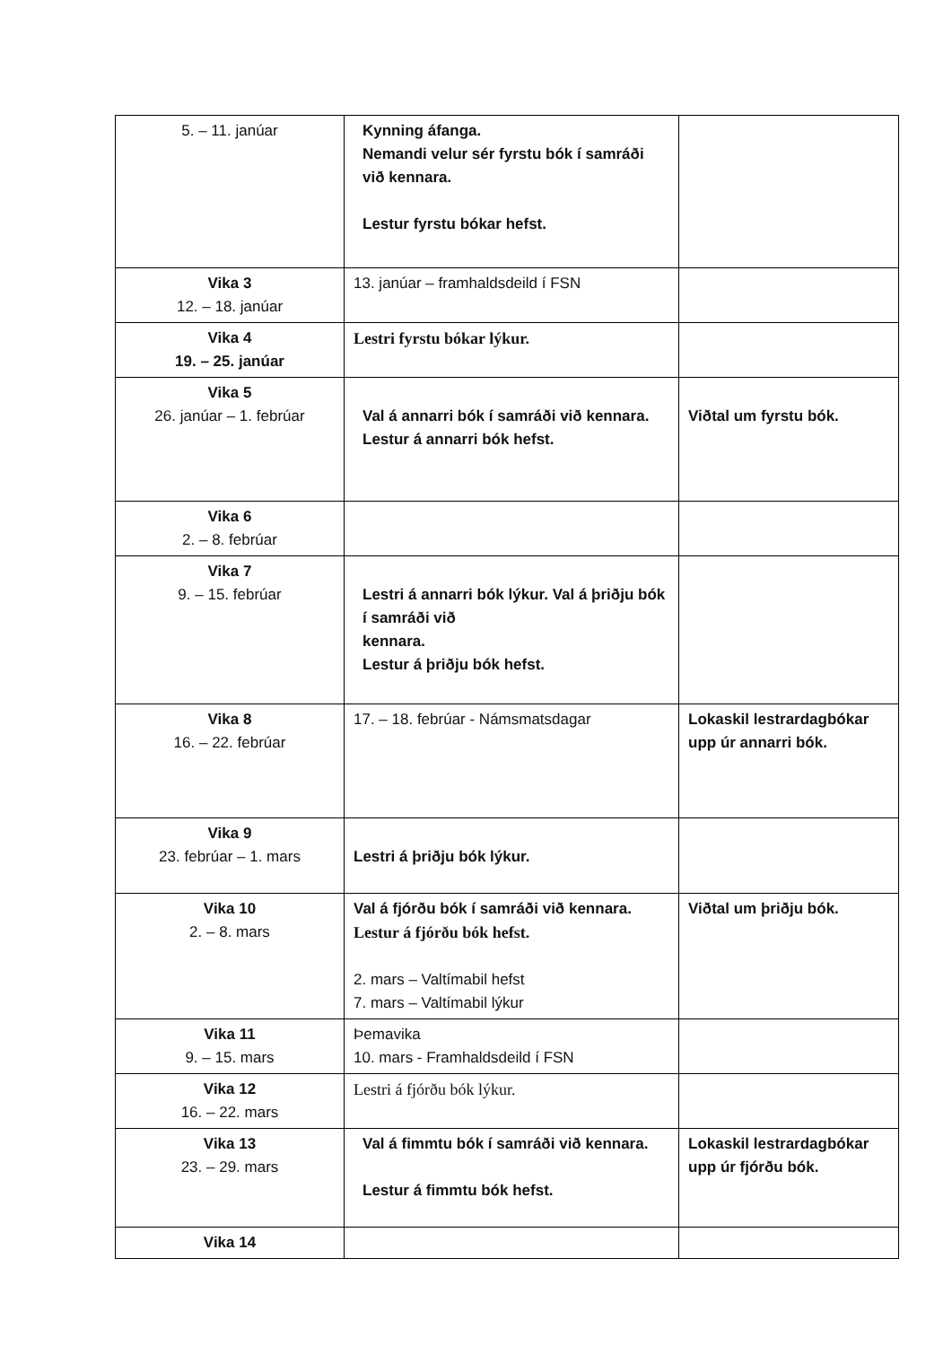| 5. – 11. janúar | Kynning áfanga. Nemandi velur sér fyrstu bók í samráði við kennara. Lestur fyrstu bókar hefst. | |
| Vika 3 12. – 18. janúar | 13. janúar – framhaldsdeild í FSN | |
| Vika 4 19. – 25. janúar | Lestri fyrstu bókar lýkur. | |
| Vika 5 26. janúar – 1. febrúar | Val á annarri bók í samráði við kennara. Lestur á annarri bók hefst. | Viðtal um fyrstu bók. |
| Vika 6 2. – 8. febrúar | | |
| Vika 7 9. – 15. febrúar | Lestri á annarri bók lýkur. Val á þriðju bók í samráði við kennara. Lestur á þriðju bók hefst. | |
| Vika 8 16. – 22. febrúar | 17. – 18. febrúar - Námsmatsdagar | Lokaskil lestrardagbókar upp úr annarri bók. |
| Vika 9 23. febrúar – 1. mars | Lestri á þriðju bók lýkur. | |
| Vika 10 2. – 8. mars | Val á fjórðu bók í samráði við kennara. Lestur á fjórðu bók hefst. 2. mars – Valtímabil hefst 7. mars – Valtímabil lýkur | Viðtal um þriðju bók. |
| Vika 11 9. – 15. mars | Þemavika 10. mars - Framhaldsdeild í FSN | |
| Vika 12 16. – 22. mars | Lestri á fjórðu bók lýkur. | |
| Vika 13 23. – 29. mars | Val á fimmtu bók í samráði við kennara. Lestur á fimmtu bók hefst. | Lokaskil lestrardagbókar upp úr fjórðu bók. |
| Vika 14 | | |